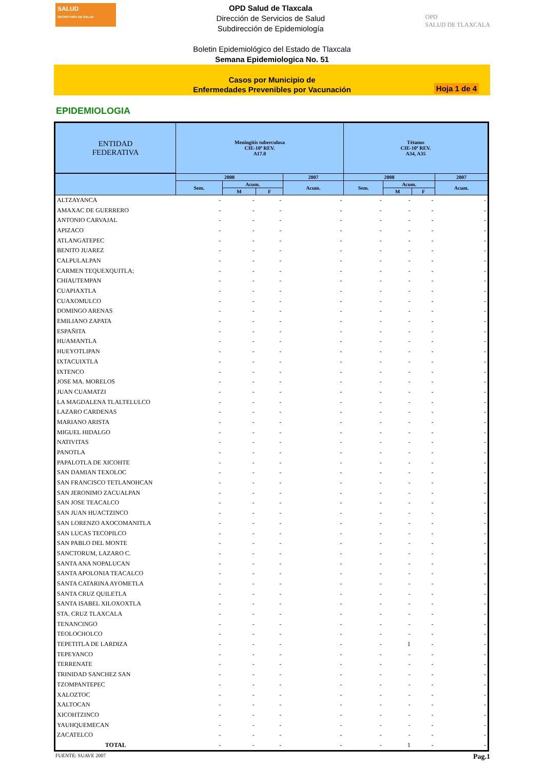SALUD
SECRETARÍA DE SALUD
OPD Salud de Tlaxcala
Dirección de Servicios de Salud
Subdirección de Epidemiología
OPD
SALUD DE TLAXCALA
Boletin Epidemiológico del Estado de Tlaxcala
Semana Epidemiologica No. 51
Casos por Municipio de
Enfermedades Prevenibles por Vacunación
Hoja 1 de 4
EPIDEMIOLOGIA
| ENTIDAD FEDERATIVA | Meningitis tuberculosa CIE-10ª REV. A17.0 | | | | Tétanos CIE-10ª REV. A34, A35 | | | |
| --- | --- | --- | --- | --- | --- | --- | --- | --- |
| | 2008 | | | 2007 | 2008 | | | 2007 |
| | Sem. | Acum. | | Acum. | Sem. | Acum. | | Acum. |
| | | M | F | | | M | F | |
| ALTZAYANCA | - | - | - | - | - | - | - | - |
| AMAXAC DE GUERRERO | - | - | - | - | - | - | - | - |
| ANTONIO CARVAJAL | - | - | - | - | - | - | - | - |
| APIZACO | - | - | - | - | - | - | - | - |
| ATLANGATEPEC | - | - | - | - | - | - | - | - |
| BENITO JUAREZ | - | - | - | - | - | - | - | - |
| CALPULALPAN | - | - | - | - | - | - | - | - |
| CARMEN TEQUEXQUITLA; | - | - | - | - | - | - | - | - |
| CHIAUTEMPAN | - | - | - | - | - | - | - | - |
| CUAPIAXTLA | - | - | - | - | - | - | - | - |
| CUAXOMULCO | - | - | - | - | - | - | - | - |
| DOMINGO ARENAS | - | - | - | - | - | - | - | - |
| EMILIANO ZAPATA | - | - | - | - | - | - | - | - |
| ESPAÑITA | - | - | - | - | - | - | - | - |
| HUAMANTLA | - | - | - | - | - | - | - | - |
| HUEYOTLIPAN | - | - | - | - | - | - | - | - |
| IXTACUIXTLA | - | - | - | - | - | - | - | - |
| IXTENCO | - | - | - | - | - | - | - | - |
| JOSE MA. MORELOS | - | - | - | - | - | - | - | - |
| JUAN CUAMATZI | - | - | - | - | - | - | - | - |
| LA MAGDALENA TLALTELULCO | - | - | - | - | - | - | - | - |
| LAZARO CARDENAS | - | - | - | - | - | - | - | - |
| MARIANO ARISTA | - | - | - | - | - | - | - | - |
| MIGUEL HIDALGO | - | - | - | - | - | - | - | - |
| NATIVITAS | - | - | - | - | - | - | - | - |
| PANOTLA | - | - | - | - | - | - | - | - |
| PAPALOTLA DE XICOHTE | - | - | - | - | - | - | - | - |
| SAN DAMIAN TEXOLOC | - | - | - | - | - | - | - | - |
| SAN FRANCISCO TETLANOHCAN | - | - | - | - | - | - | - | - |
| SAN JERONIMO ZACUALPAN | - | - | - | - | - | - | - | - |
| SAN JOSE TEACALCO | - | - | - | - | - | - | - | - |
| SAN JUAN HUACTZINCO | - | - | - | - | - | - | - | - |
| SAN LORENZO AXOCOMANITLA | - | - | - | - | - | - | - | - |
| SAN LUCAS TECOPILCO | - | - | - | - | - | - | - | - |
| SAN PABLO DEL MONTE | - | - | - | - | - | - | - | - |
| SANCTORUM, LAZARO C. | - | - | - | - | - | - | - | - |
| SANTA ANA NOPALUCAN | - | - | - | - | - | - | - | - |
| SANTA APOLONIA TEACALCO | - | - | - | - | - | - | - | - |
| SANTA CATARINA AYOMETLA | - | - | - | - | - | - | - | - |
| SANTA CRUZ QUILETLA | - | - | - | - | - | - | - | - |
| SANTA ISABEL XILOXOXTLA | - | - | - | - | - | - | - | - |
| STA. CRUZ TLAXCALA | - | - | - | - | - | - | - | - |
| TENANCINGO | - | - | - | - | - | - | - | - |
| TEOLOCHOLCO | - | - | - | - | - | - | - | - |
| TEPETITLA DE LARDIZA | - | - | - | - | - | 1 | - | - |
| TEPEYANCO | - | - | - | - | - | - | - | - |
| TERRENATE | - | - | - | - | - | - | - | - |
| TRINIDAD SANCHEZ SAN | - | - | - | - | - | - | - | - |
| TZOMPANTEPEC | - | - | - | - | - | - | - | - |
| XALOZTOC | - | - | - | - | - | - | - | - |
| XALTOCAN | - | - | - | - | - | - | - | - |
| XICOHTZINCO | - | - | - | - | - | - | - | - |
| YAUHQUEMECAN | - | - | - | - | - | - | - | - |
| ZACATELCO | - | - | - | - | - | - | - | - |
| TOTAL | - | - | - | - | - | 1 | - | - |
FUENTE: SUAVE 2007 Pag.1